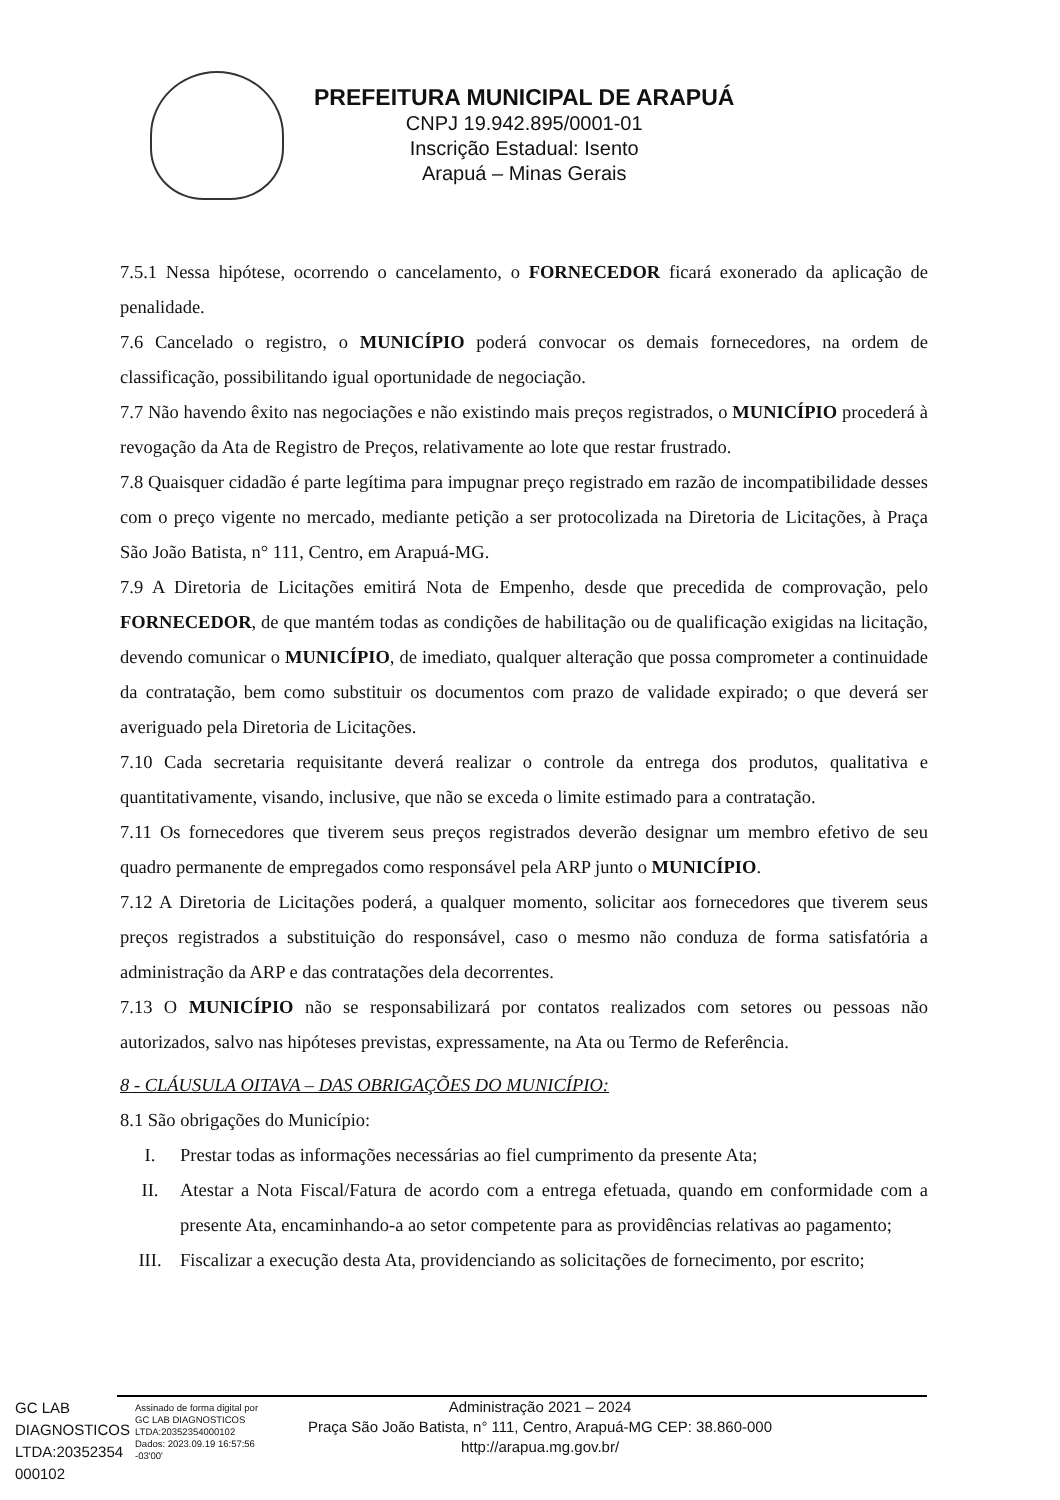PREFEITURA MUNICIPAL DE ARAPUÁ
CNPJ 19.942.895/0001-01
Inscrição Estadual: Isento
Arapuá – Minas Gerais
7.5.1 Nessa hipótese, ocorrendo o cancelamento, o FORNECEDOR ficará exonerado da aplicação de penalidade.
7.6 Cancelado o registro, o MUNICÍPIO poderá convocar os demais fornecedores, na ordem de classificação, possibilitando igual oportunidade de negociação.
7.7 Não havendo êxito nas negociações e não existindo mais preços registrados, o MUNICÍPIO procederá à revogação da Ata de Registro de Preços, relativamente ao lote que restar frustrado.
7.8 Quaisquer cidadão é parte legítima para impugnar preço registrado em razão de incompatibilidade desses com o preço vigente no mercado, mediante petição a ser protocolizada na Diretoria de Licitações, à Praça São João Batista, n° 111, Centro, em Arapuá-MG.
7.9 A Diretoria de Licitações emitirá Nota de Empenho, desde que precedida de comprovação, pelo FORNECEDOR, de que mantém todas as condições de habilitação ou de qualificação exigidas na licitação, devendo comunicar o MUNICÍPIO, de imediato, qualquer alteração que possa comprometer a continuidade da contratação, bem como substituir os documentos com prazo de validade expirado; o que deverá ser averiguado pela Diretoria de Licitações.
7.10 Cada secretaria requisitante deverá realizar o controle da entrega dos produtos, qualitativa e quantitativamente, visando, inclusive, que não se exceda o limite estimado para a contratação.
7.11 Os fornecedores que tiverem seus preços registrados deverão designar um membro efetivo de seu quadro permanente de empregados como responsável pela ARP junto o MUNICÍPIO.
7.12 A Diretoria de Licitações poderá, a qualquer momento, solicitar aos fornecedores que tiverem seus preços registrados a substituição do responsável, caso o mesmo não conduza de forma satisfatória a administração da ARP e das contratações dela decorrentes.
7.13 O MUNICÍPIO não se responsabilizará por contatos realizados com setores ou pessoas não autorizados, salvo nas hipóteses previstas, expressamente, na Ata ou Termo de Referência.
8 - CLÁUSULA OITAVA – DAS OBRIGAÇÕES DO MUNICÍPIO:
8.1 São obrigações do Município:
I. Prestar todas as informações necessárias ao fiel cumprimento da presente Ata;
II. Atestar a Nota Fiscal/Fatura de acordo com a entrega efetuada, quando em conformidade com a presente Ata, encaminhando-a ao setor competente para as providências relativas ao pagamento;
III. Fiscalizar a execução desta Ata, providenciando as solicitações de fornecimento, por escrito;
GC LAB DIAGNOSTICOS LTDA:20352354 000102
Assinado de forma digital por GC LAB DIAGNOSTICOS LTDA:20352354000102 Dados: 2023.09.19 16:57:56 -03'00'
Administração 2021 – 2024
Praça São João Batista, n° 111, Centro, Arapuá-MG CEP: 38.860-000
http://arapua.mg.gov.br/